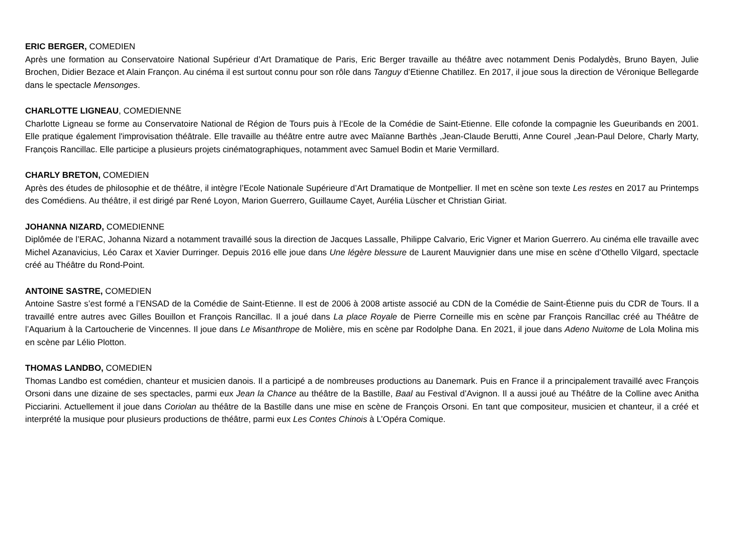ERIC BERGER, COMEDIEN
Après une formation au Conservatoire National Supérieur d’Art Dramatique de Paris, Eric Berger travaille au théâtre avec notamment Denis Podalydès, Bruno Bayen, Julie Brochen, Didier Bezace et Alain Françon. Au cinéma il est surtout connu pour son rôle dans Tanguy d’Etienne Chatillez. En 2017, il joue sous la direction de Véronique Bellegarde dans le spectacle Mensonges.
CHARLOTTE LIGNEAU, COMEDIENNE
Charlotte Ligneau se forme au Conservatoire National de Région de Tours puis à l’Ecole de la Comédie de Saint-Etienne. Elle cofonde la compagnie les Gueuribands en 2001. Elle pratique également l'improvisation théâtrale. Elle travaille au théâtre entre autre avec Maïanne Barthès ,Jean-Claude Berutti, Anne Courel ,Jean-Paul Delore, Charly Marty, François Rancillac. Elle participe a plusieurs projets cinématographiques, notamment avec Samuel Bodin et Marie Vermillard.
CHARLY BRETON, COMEDIEN
Après des études de philosophie et de théâtre, il intègre l’Ecole Nationale Supérieure d’Art Dramatique de Montpellier. Il met en scène son texte Les restes en 2017 au Printemps des Comédiens. Au théâtre, il est dirigé par René Loyon, Marion Guerrero, Guillaume Cayet, Aurélia Lüscher et Christian Giriat.
JOHANNA NIZARD, COMEDIENNE
Diplômée de l’ERAC, Johanna Nizard a notamment travaillé sous la direction de Jacques Lassalle, Philippe Calvario, Eric Vigner et Marion Guerrero. Au cinéma elle travaille avec Michel Azanavicius, Léo Carax et Xavier Durringer. Depuis 2016 elle joue dans Une légère blessure de Laurent Mauvignier dans une mise en scène d’Othello Vilgard, spectacle créé au Théâtre du Rond-Point.
ANTOINE SASTRE, COMEDIEN
Antoine Sastre s’est formé a l’ENSAD de la Comédie de Saint-Etienne. Il est de 2006 à 2008 artiste associé au CDN de la Comédie de Saint-Étienne puis du CDR de Tours. Il a travaillé entre autres avec Gilles Bouillon et François Rancillac. Il a joué dans La place Royale de Pierre Corneille mis en scène par François Rancillac créé au Théâtre de l’Aquarium à la Cartoucherie de Vincennes. Il joue dans Le Misanthrope de Molière, mis en scène par Rodolphe Dana. En 2021, il joue dans Adeno Nuitome de Lola Molina mis en scène par Lélio Plotton.
THOMAS LANDBO, COMEDIEN
Thomas Landbo est comédien, chanteur et musicien danois. Il a participé a de nombreuses productions au Danemark. Puis en France il a principalement travaillé avec François Orsoni dans une dizaine de ses spectacles, parmi eux Jean la Chance au théâtre de la Bastille, Baal au Festival d’Avignon. Il a aussi joué au Théâtre de la Colline avec Anitha Picciarini. Actuellement il joue dans Coriolan au théâtre de la Bastille dans une mise en scène de François Orsoni. En tant que compositeur, musicien et chanteur, il a créé et interprété la musique pour plusieurs productions de théâtre, parmi eux Les Contes Chinois à L’Opéra Comique.